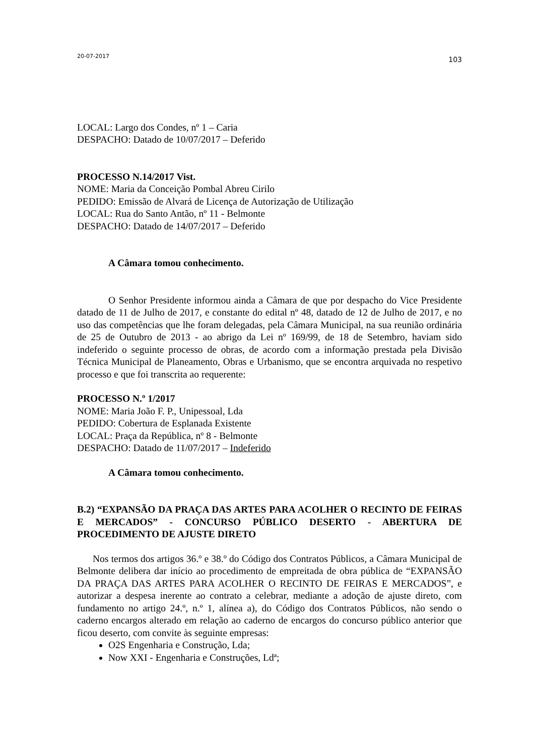20-07-2017 103
LOCAL: Largo dos Condes, nº 1 – Caria
DESPACHO: Datado de 10/07/2017 – Deferido
PROCESSO N.14/2017 Vist.
NOME: Maria da Conceição Pombal Abreu Cirilo
PEDIDO: Emissão de Alvará de Licença de Autorização de Utilização
LOCAL: Rua do Santo Antão, nº 11 - Belmonte
DESPACHO: Datado de 14/07/2017 – Deferido
A Câmara tomou conhecimento.
O Senhor Presidente informou ainda a Câmara de que por despacho do Vice Presidente datado de 11 de Julho de 2017, e constante do edital nº 48, datado de 12 de Julho de 2017, e no uso das competências que lhe foram delegadas, pela Câmara Municipal, na sua reunião ordinária de 25 de Outubro de 2013 - ao abrigo da Lei nº 169/99, de 18 de Setembro, haviam sido indeferido o seguinte processo de obras, de acordo com a informação prestada pela Divisão Técnica Municipal de Planeamento, Obras e Urbanismo, que se encontra arquivada no respetivo processo e que foi transcrita ao requerente:
PROCESSO N.º 1/2017
NOME: Maria João F. P., Unipessoal, Lda
PEDIDO: Cobertura de Esplanada Existente
LOCAL: Praça da República, nº 8 - Belmonte
DESPACHO: Datado de 11/07/2017 – Indeferido
A Câmara tomou conhecimento.
B.2) “EXPANSÃO DA PRAÇA DAS ARTES PARA ACOLHER O RECINTO DE FEIRAS E MERCADOS” - CONCURSO PÚBLICO DESERTO - ABERTURA DE PROCEDIMENTO DE AJUSTE DIRETO
Nos termos dos artigos 36.º e 38.º do Código dos Contratos Públicos, a Câmara Municipal de Belmonte delibera dar início ao procedimento de empreitada de obra pública de “EXPANSÃO DA PRAÇA DAS ARTES PARA ACOLHER O RECINTO DE FEIRAS E MERCADOS”, e autorizar a despesa inerente ao contrato a celebrar, mediante a adoção de ajuste direto, com fundamento no artigo 24.º, n.º 1, alínea a), do Código dos Contratos Públicos, não sendo o caderno encargos alterado em relação ao caderno de encargos do concurso público anterior que ficou deserto, com convite às seguinte empresas:
O2S Engenharia e Construção, Lda;
Now XXI - Engenharia e Construções, Ldª;